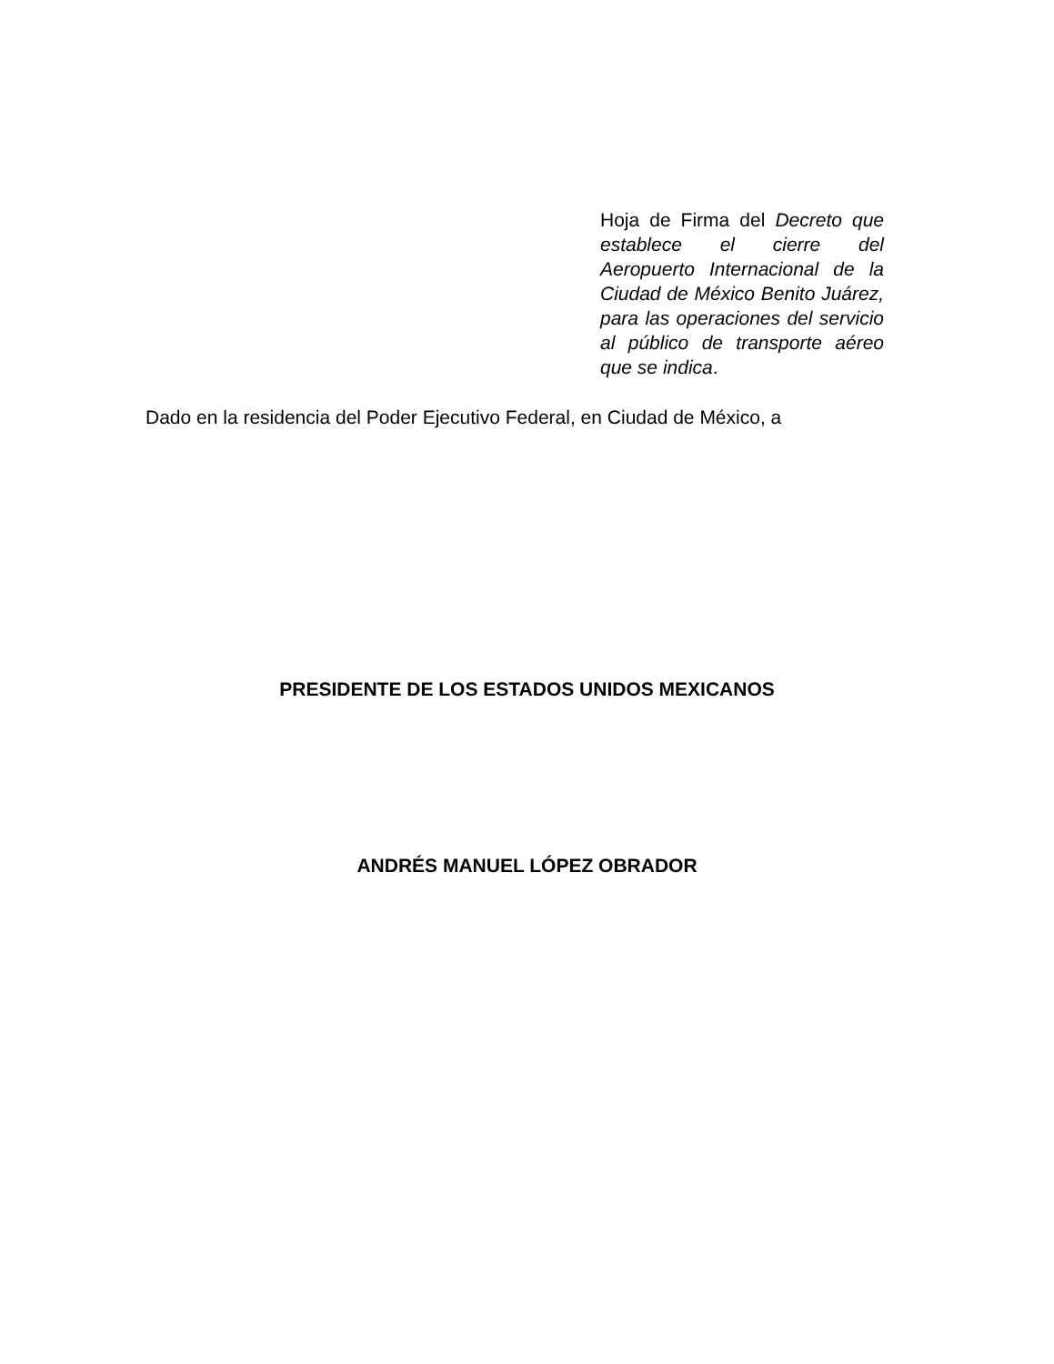Hoja de Firma del Decreto que establece el cierre del Aeropuerto Internacional de la Ciudad de México Benito Juárez, para las operaciones del servicio al público de transporte aéreo que se indica.
Dado en la residencia del Poder Ejecutivo Federal, en Ciudad de México, a
PRESIDENTE DE LOS ESTADOS UNIDOS MEXICANOS
ANDRÉS MANUEL LÓPEZ OBRADOR